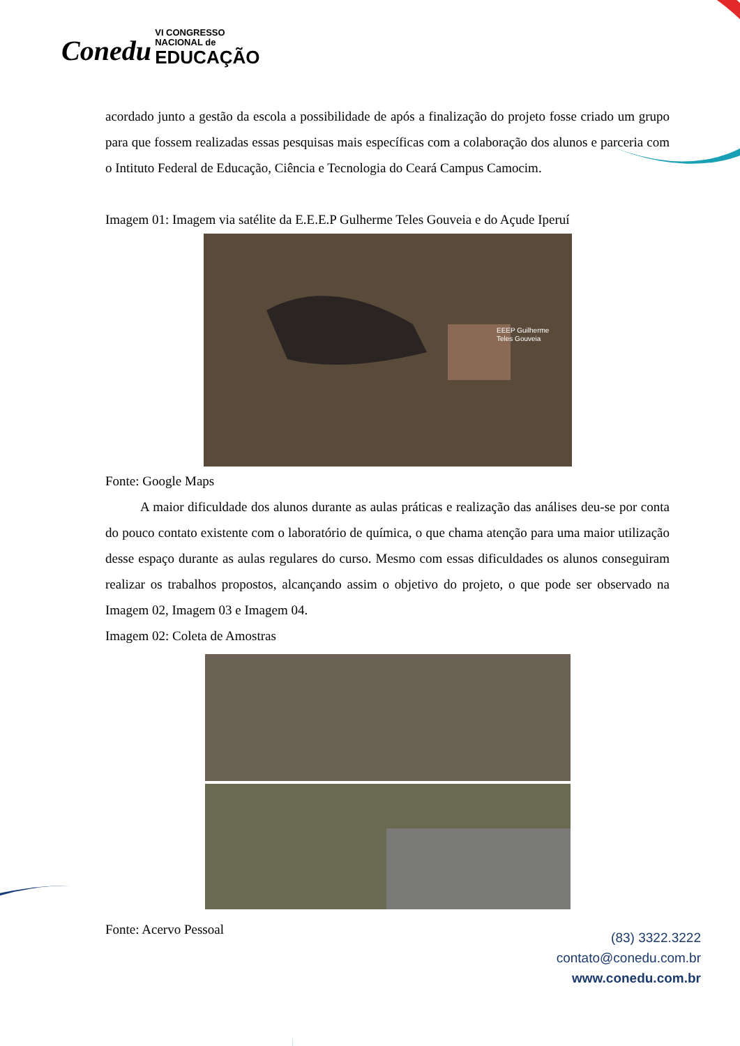Conedu VI CONGRESSO
NACIONAL de
EDUCAÇÃO
acordado junto a gestão da escola a possibilidade de após a finalização do projeto fosse criado um grupo para que fossem realizadas essas pesquisas mais específicas com a colaboração dos alunos e parceria com o Intituto Federal de Educação, Ciência e Tecnologia do Ceará Campus Camocim.
Imagem 01: Imagem via satélite da E.E.E.P Gulherme Teles Gouveia e do Açude Iperuí
EEEP Guilherme
Teles Gouveia
Fonte: Google Maps
A maior dificuldade dos alunos durante as aulas práticas e realização das análises deu-se por conta do pouco contato existente com o laboratório de química, o que chama atenção para uma maior utilização desse espaço durante as aulas regulares do curso. Mesmo com essas dificuldades os alunos conseguiram realizar os trabalhos propostos, alcançando assim o objetivo do projeto, o que pode ser observado na Imagem 02, Imagem 03 e Imagem 04.
Imagem 02: Coleta de Amostras
Fonte: Acervo Pessoal
(83) 3322.3222
contato@conedu.com.br
www.conedu.com.br